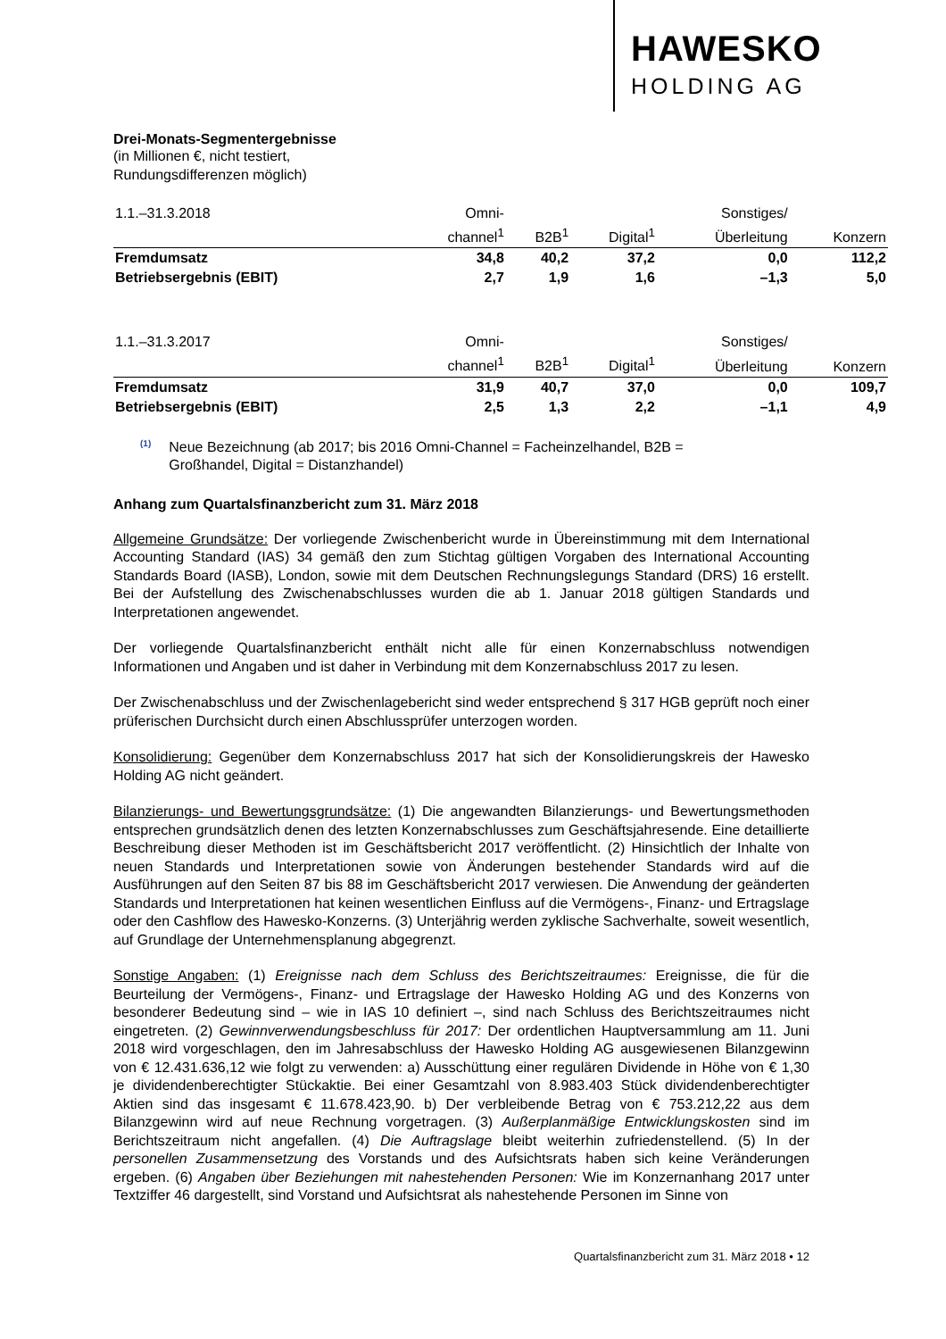HAWESKO
HOLDING AG
Drei-Monats-Segmentergebnisse
(in Millionen €, nicht testiert,
Rundungsdifferenzen möglich)
| 1.1.–31.3.2018 | Omni- | | | Sonstiges/ | |
| --- | --- | --- | --- | --- | --- |
| | channel<sup>1</sup> | B2B<sup>1</sup> | Digital<sup>1</sup> | Überleitung | Konzern |
| Fremdumsatz | 34,8 | 40,2 | 37,2 | 0,0 | 112,2 |
| Betriebsergebnis (EBIT) | 2,7 | 1,9 | 1,6 | –1,3 | 5,0 |
| 1.1.–31.3.2017 | Omni- | | | Sonstiges/ | |
| --- | --- | --- | --- | --- | --- |
| | channel<sup>1</sup> | B2B<sup>1</sup> | Digital<sup>1</sup> | Überleitung | Konzern |
| Fremdumsatz | 31,9 | 40,7 | 37,0 | 0,0 | 109,7 |
| Betriebsergebnis (EBIT) | 2,5 | 1,3 | 2,2 | –1,1 | 4,9 |
<sup>(1)</sup>
Neue Bezeichnung (ab 2017; bis 2016 Omni-Channel = Facheinzelhandel, B2B =
Großhandel, Digital = Distanzhandel)
Anhang zum Quartalsfinanzbericht zum 31. März 2018
Allgemeine Grundsätze: Der vorliegende Zwischenbericht wurde in Übereinstimmung mit dem International Accounting Standard (IAS) 34 gemäß den zum Stichtag gültigen Vorgaben des International Accounting Standards Board (IASB), London, sowie mit dem Deutschen Rechnungslegungs Standard (DRS) 16 erstellt. Bei der Aufstellung des Zwischenabschlusses wurden die ab 1. Januar 2018 gültigen Standards und Interpretationen angewendet.
Der vorliegende Quartalsfinanzbericht enthält nicht alle für einen Konzernabschluss notwendigen Informationen und Angaben und ist daher in Verbindung mit dem Konzernabschluss 2017 zu lesen.
Der Zwischenabschluss und der Zwischenlagebericht sind weder entsprechend § 317 HGB geprüft noch einer prüferischen Durchsicht durch einen Abschlussprüfer unterzogen worden.
Konsolidierung: Gegenüber dem Konzernabschluss 2017 hat sich der Konsolidierungskreis der Hawesko Holding AG nicht geändert.
Bilanzierungs- und Bewertungsgrundsätze: (1) Die angewandten Bilanzierungs- und Bewertungsmethoden entsprechen grundsätzlich denen des letzten Konzernabschlusses zum Geschäftsjahresende. Eine detaillierte Beschreibung dieser Methoden ist im Geschäftsbericht 2017 veröffentlicht. (2) Hinsichtlich der Inhalte von neuen Standards und Interpretationen sowie von Änderungen bestehender Standards wird auf die Ausführungen auf den Seiten 87 bis 88 im Geschäftsbericht 2017 verwiesen. Die Anwendung der geänderten Standards und Interpretationen hat keinen wesentlichen Einfluss auf die Vermögens-, Finanz- und Ertragslage oder den Cashflow des Hawesko-Konzerns. (3) Unterjährig werden zyklische Sachverhalte, soweit wesentlich, auf Grundlage der Unternehmensplanung abgegrenzt.
Sonstige Angaben: (1) Ereignisse nach dem Schluss des Berichtszeitraumes: Ereignisse, die für die Beurteilung der Vermögens-, Finanz- und Ertragslage der Hawesko Holding AG und des Konzerns von besonderer Bedeutung sind – wie in IAS 10 definiert –, sind nach Schluss des Berichtszeitraumes nicht eingetreten. (2) Gewinnverwendungsbeschluss für 2017: Der ordentlichen Hauptversammlung am 11. Juni 2018 wird vorgeschlagen, den im Jahresabschluss der Hawesko Holding AG ausgewiesenen Bilanzgewinn von € 12.431.636,12 wie folgt zu verwenden: a) Ausschüttung einer regulären Dividende in Höhe von € 1,30 je dividendenberechtigter Stückaktie. Bei einer Gesamtzahl von 8.983.403 Stück dividendenberechtigter Aktien sind das insgesamt € 11.678.423,90. b) Der verbleibende Betrag von € 753.212,22 aus dem Bilanzgewinn wird auf neue Rechnung vorgetragen. (3) Außerplanmäßige Entwicklungskosten sind im Berichtszeitraum nicht angefallen. (4) Die Auftragslage bleibt weiterhin zufriedenstellend. (5) In der personellen Zusammensetzung des Vorstands und des Aufsichtsrats haben sich keine Veränderungen ergeben. (6) Angaben über Beziehungen mit nahestehenden Personen: Wie im Konzernanhang 2017 unter Textziffer 46 dargestellt, sind Vorstand und Aufsichtsrat als nahestehende Personen im Sinne von
Quartalsfinanzbericht zum 31. März 2018 • 12